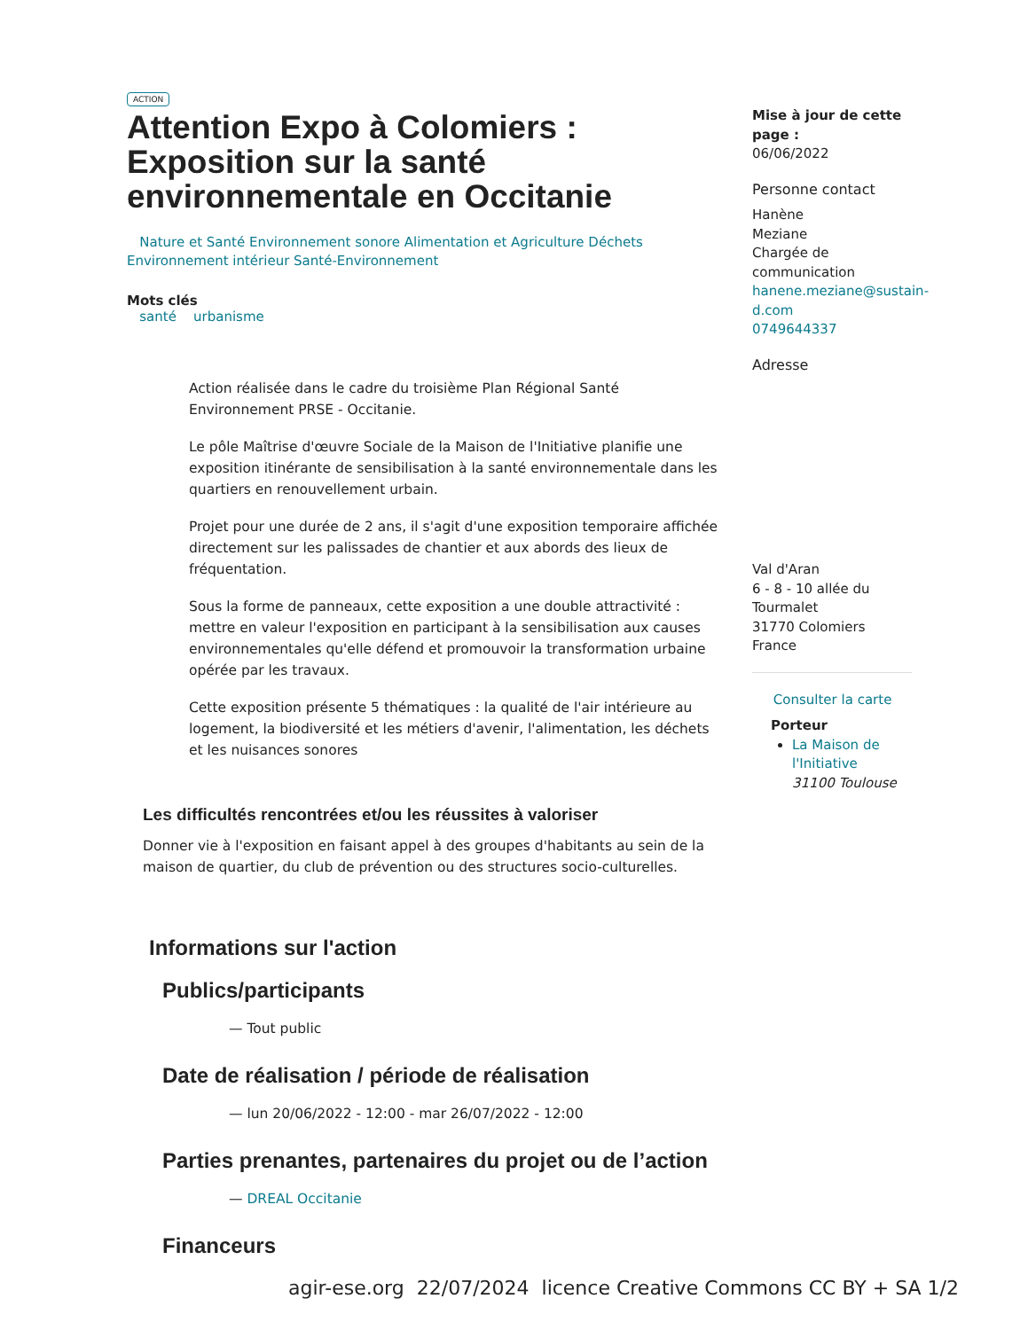ACTION
Attention Expo à Colomiers : Exposition sur la santé environnementale en Occitanie
Nature et Santé Environnement sonore Alimentation et Agriculture Déchets Environnement intérieur Santé-Environnement
Mots clés
santé urbanisme
Action réalisée dans le cadre du troisième Plan Régional Santé Environnement PRSE - Occitanie.
Le pôle Maîtrise d'œuvre Sociale de la Maison de l'Initiative planifie une exposition itinérante de sensibilisation à la santé environnementale dans les quartiers en renouvellement urbain.
Projet pour une durée de 2 ans, il s'agit d'une exposition temporaire affichée directement sur les palissades de chantier et aux abords des lieux de fréquentation.
Sous la forme de panneaux, cette exposition a une double attractivité : mettre en valeur l'exposition en participant à la sensibilisation aux causes environnementales qu'elle défend et promouvoir la transformation urbaine opérée par les travaux.
Cette exposition présente 5 thématiques : la qualité de l'air intérieure au logement, la biodiversité et les métiers d'avenir, l'alimentation, les déchets et les nuisances sonores
Les difficultés rencontrées et/ou les réussites à valoriser
Donner vie à l'exposition en faisant appel à des groupes d'habitants au sein de la maison de quartier, du club de prévention ou des structures socio-culturelles.
Informations sur l'action
Publics/participants
— Tout public
Date de réalisation / période de réalisation
— lun 20/06/2022 - 12:00 - mar 26/07/2022 - 12:00
Parties prenantes, partenaires du projet ou de l’action
— DREAL Occitanie
Financeurs
Mise à jour de cette page :
06/06/2022
Personne contact
Hanène
Meziane
Chargée de communication
hanene.meziane@sustain-d.com
0749644337
Adresse
Val d'Aran
6 - 8 - 10 allée du Tourmalet
31770 Colomiers
France
Consulter la carte
Porteur
La Maison de l'Initiative
31100 Toulouse
agir-ese.org 22/07/2024 licence Creative Commons CC BY + SA 1/2